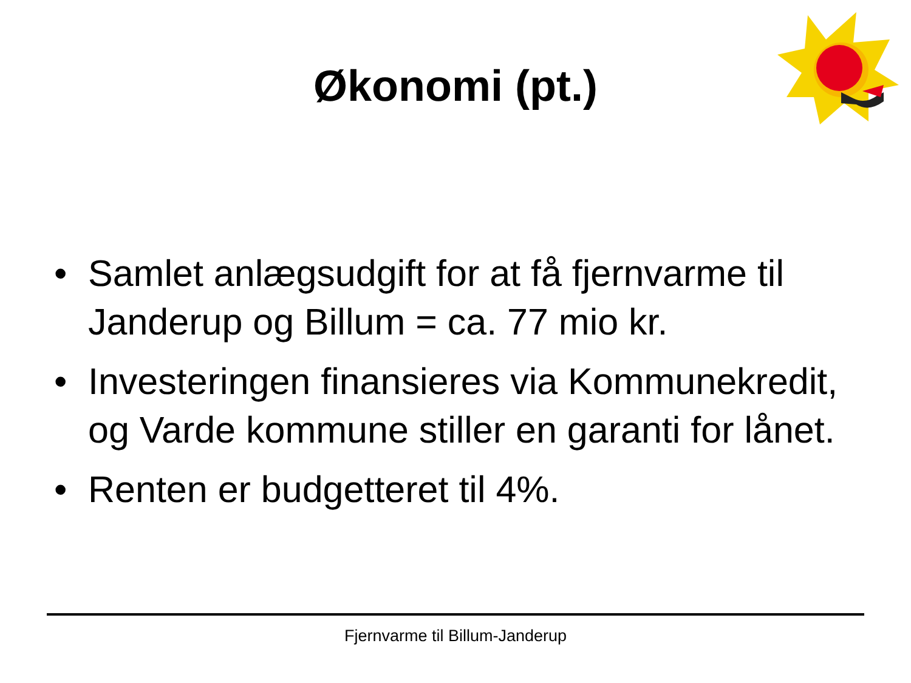Økonomi (pt.)
• Samlet anlægsudgift for at få fjernvarme til Janderup og Billum = ca. 77 mio kr.
• Investeringen finansieres via Kommunekredit, og Varde kommune stiller en garanti for lånet.
• Renten er budgetteret til 4%.
Fjernvarme til Billum-Janderup